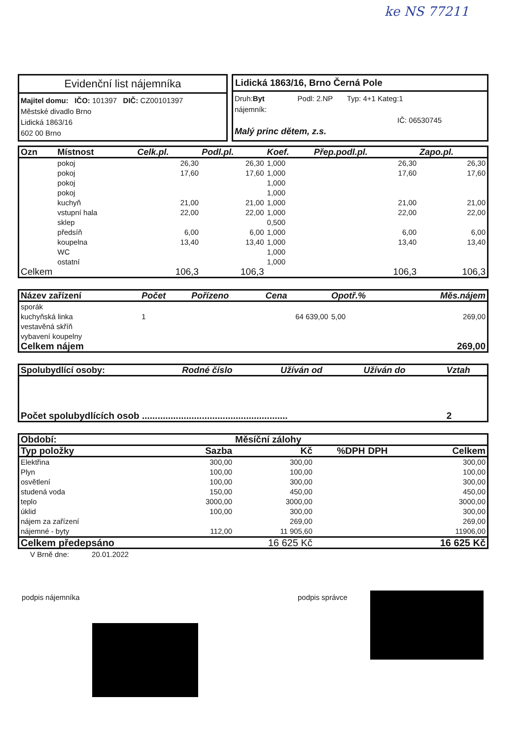ke NS 77211
Evidenční list nájemníka
Majitel domu: IČO: 101397 DIČ: CZ00101397
Městské divadlo Brno
Lidická 1863/16
602 00 Brno
Lidická 1863/16, Brno Černá Pole
Druh:Byt Podl: 2.NP Typ: 4+1 Kateg:1
nájemník:
IČ: 06530745
Malý princ dětem, z.s.
| Ozn | Místnost | Celk.pl. | Podl.pl. | Koef. | Přep.podl.pl. | Zapo.pl. |
| --- | --- | --- | --- | --- | --- | --- |
| | pokoj | 26,30 | 26,30 | 1,000 | 26,30 | 26,30 |
| | pokoj | 17,60 | 17,60 | 1,000 | 17,60 | 17,60 |
| | pokoj | | | 1,000 | | |
| | pokoj | | | 1,000 | | |
| | kuchyň | 21,00 | 21,00 | 1,000 | 21,00 | 21,00 |
| | vstupní hala | 22,00 | 22,00 | 1,000 | 22,00 | 22,00 |
| | sklep | | | 0,500 | | |
| | předsíň | 6,00 | 6,00 | 1,000 | 6,00 | 6,00 |
| | koupelna | 13,40 | 13,40 | 1,000 | 13,40 | 13,40 |
| | WC | | | 1,000 | | |
| | ostatní | | | 1,000 | | |
| Celkem | | 106,3 | 106,3 | | 106,3 | 106,3 |
| Název zařízení | Počet | Pořízeno | Cena | Opotř.% | Měs.nájem |
| --- | --- | --- | --- | --- | --- |
| sporák | | | | | |
| kuchyňská linka | 1 | | 64 639,00 | 5,00 | 269,00 |
| vestavěná skříň | | | | | |
| vybavení koupelny | | | | | |
| Celkem nájem | | | | | 269,00 |
| Spolubydlící osoby: | Rodné číslo | Užíván od | Užíván do | Vztah |
| --- | --- | --- | --- | --- |
| Počet spolubydlících osob ........................................................ | | | | 2 |
| Období: | | Měsíční zálohy | | | |
| Typ položky | Sazba | Kč | %DPH | DPH | Celkem |
| Elektřina | 300,00 | 300,00 | | | 300,00 |
| Plyn | 100,00 | 100,00 | | | 100,00 |
| osvětlení | 100,00 | 300,00 | | | 300,00 |
| studená voda | 150,00 | 450,00 | | | 450,00 |
| teplo | 3000,00 | 3000,00 | | | 3000,00 |
| úklid | 100,00 | 300,00 | | | 300,00 |
| nájem za zařízení | | 269,00 | | | 269,00 |
| nájemné - byty | 112,00 | 11 905,60 | | | 11906,00 |
| Celkem předepsáno | | 16 625 Kč | | | 16 625 Kč |
V Brně dne: 20.01.2022
podpis nájemníka podpis správce